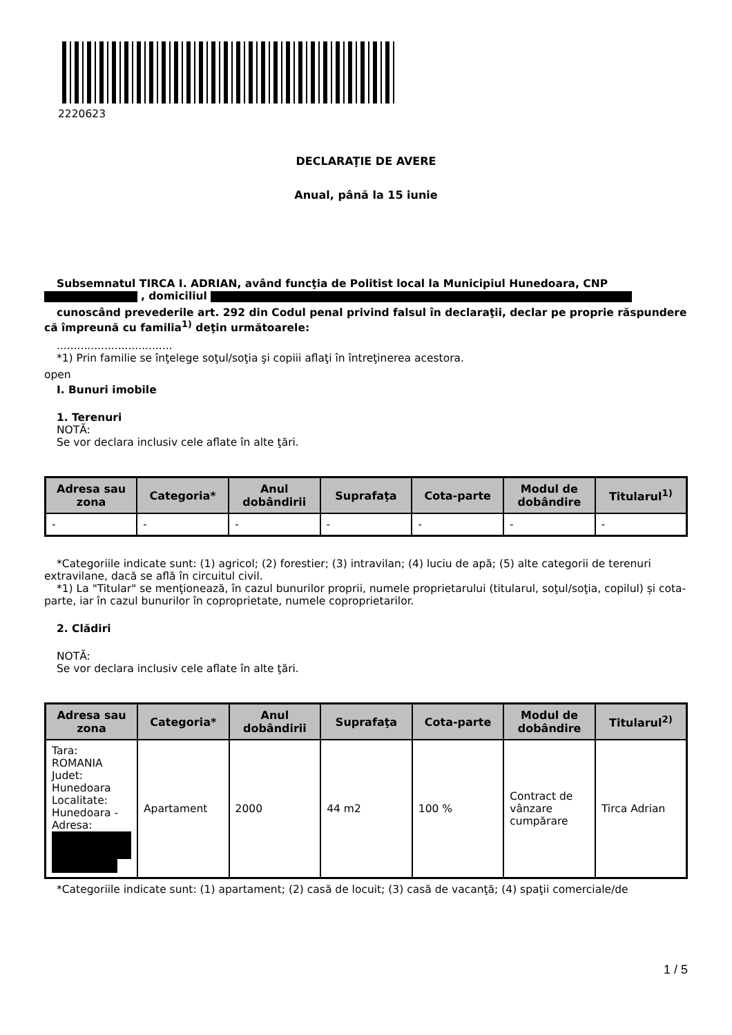2220623
DECLARAŢIE DE AVERE
Anual, până la 15 iunie
Subsemnatul TIRCA I. ADRIAN, având funcţia de Politist local la Municipiul Hunedoara, CNP
, domiciliul
cunoscând prevederile art. 292 din Codul penal privind falsul în declaraţii, declar pe proprie răspundere că împreună cu familia<sup>1)</sup> deţin următoarele:
..................................
*1) Prin familie se înţelege soţul/soţia şi copiii aflaţi în întreţinerea acestora.
open
I. Bunuri imobile
1. Terenuri
NOTĂ:
Se vor declara inclusiv cele aflate în alte ţări.
| Adresa sau zona | Categoria* | Anul dobândirii | Suprafaţa | Cota-parte | Modul de dobândire | Titularul<sup>1)</sup> |
| --- | --- | --- | --- | --- | --- | --- |
| - | - | - | - | - | - | - |
*Categoriile indicate sunt: (1) agricol; (2) forestier; (3) intravilan; (4) luciu de apă; (5) alte categorii de terenuri extravilane, dacă se află în circuitul civil.
*1) La "Titular" se menţionează, în cazul bunurilor proprii, numele proprietarului (titularul, soţul/soţia, copilul) și cota-parte, iar în cazul bunurilor în coproprietate, numele coproprietarilor.
2. Clădiri
NOTĂ:
Se vor declara inclusiv cele aflate în alte ţări.
| Adresa sau zona | Categoria* | Anul dobândirii | Suprafaţa | Cota-parte | Modul de dobândire | Titularul<sup>2)</sup> |
| --- | --- | --- | --- | --- | --- | --- |
| Tara: ROMANIA Judet: Hunedoara Localitate: Hunedoara - Adresa: | Apartament | 2000 | 44 m2 | 100 % | Contract de vânzare cumpărare | Tirca Adrian |
*Categoriile indicate sunt: (1) apartament; (2) casă de locuit; (3) casă de vacanţă; (4) spaţii comerciale/de
1 / 5